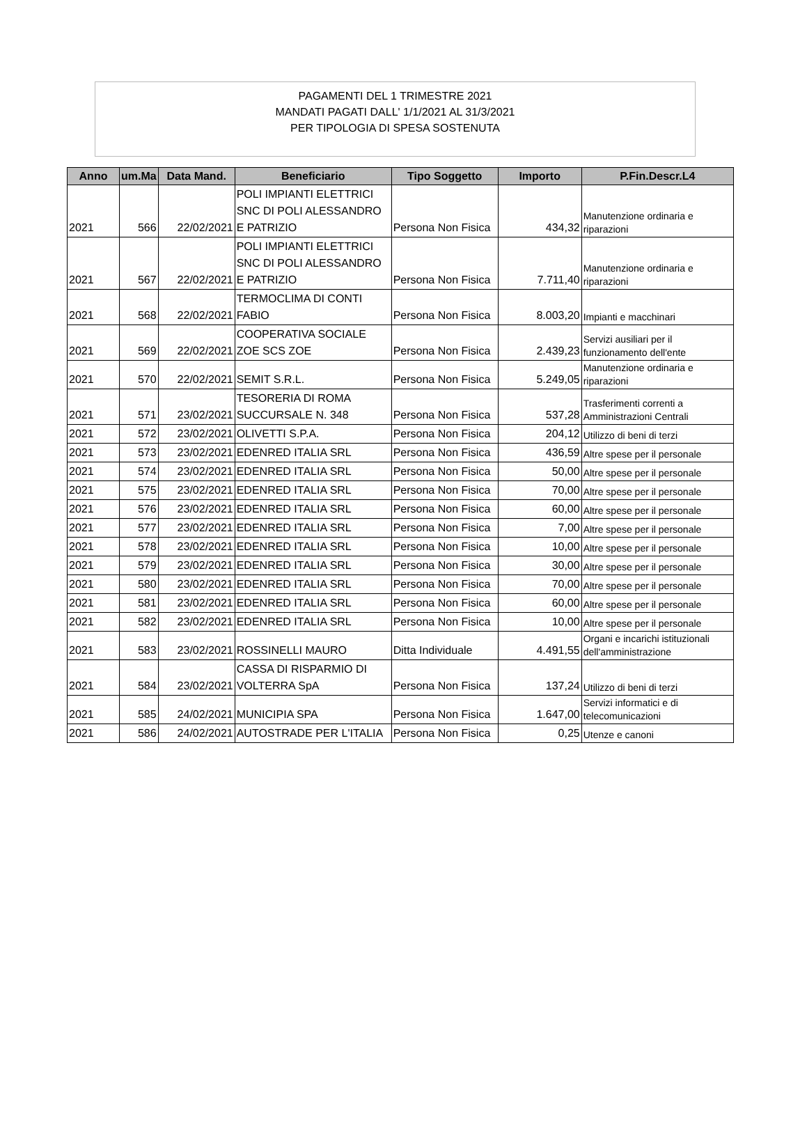PAGAMENTI DEL 1 TRIMESTRE 2021
MANDATI PAGATI DALL' 1/1/2021 AL 31/3/2021
PER TIPOLOGIA DI SPESA SOSTENUTA
| Anno | um.Ma | Data Mand. | Beneficiario | Tipo Soggetto | Importo | P.Fin.Descr.L4 |
| --- | --- | --- | --- | --- | --- | --- |
| 2021 | 566 | 22/02/2021 | POLI IMPIANTI ELETTRICI SNC DI POLI ALESSANDRO E PATRIZIO | Persona Non Fisica | 434,32 | Manutenzione ordinaria e riparazioni |
| 2021 | 567 | 22/02/2021 | POLI IMPIANTI ELETTRICI SNC DI POLI ALESSANDRO E PATRIZIO | Persona Non Fisica | 7.711,40 | Manutenzione ordinaria e riparazioni |
| 2021 | 568 | 22/02/2021 | TERMOCLIMA DI CONTI FABIO | Persona Non Fisica | 8.003,20 | Impianti e macchinari |
| 2021 | 569 | 22/02/2021 | COOPERATIVA SOCIALE ZOE SCS ZOE | Persona Non Fisica | 2.439,23 | Servizi ausiliari per il funzionamento dell'ente |
| 2021 | 570 | 22/02/2021 | SEMIT S.R.L. | Persona Non Fisica | 5.249,05 | Manutenzione ordinaria e riparazioni |
| 2021 | 571 | 23/02/2021 | TESORERIA DI ROMA SUCCURSALE N. 348 | Persona Non Fisica | 537,28 | Trasferimenti correnti a Amministrazioni Centrali |
| 2021 | 572 | 23/02/2021 | OLIVETTI S.P.A. | Persona Non Fisica | 204,12 | Utilizzo di beni di terzi |
| 2021 | 573 | 23/02/2021 | EDENRED ITALIA SRL | Persona Non Fisica | 436,59 | Altre spese per il personale |
| 2021 | 574 | 23/02/2021 | EDENRED ITALIA SRL | Persona Non Fisica | 50,00 | Altre spese per il personale |
| 2021 | 575 | 23/02/2021 | EDENRED ITALIA SRL | Persona Non Fisica | 70,00 | Altre spese per il personale |
| 2021 | 576 | 23/02/2021 | EDENRED ITALIA SRL | Persona Non Fisica | 60,00 | Altre spese per il personale |
| 2021 | 577 | 23/02/2021 | EDENRED ITALIA SRL | Persona Non Fisica | 7,00 | Altre spese per il personale |
| 2021 | 578 | 23/02/2021 | EDENRED ITALIA SRL | Persona Non Fisica | 10,00 | Altre spese per il personale |
| 2021 | 579 | 23/02/2021 | EDENRED ITALIA SRL | Persona Non Fisica | 30,00 | Altre spese per il personale |
| 2021 | 580 | 23/02/2021 | EDENRED ITALIA SRL | Persona Non Fisica | 70,00 | Altre spese per il personale |
| 2021 | 581 | 23/02/2021 | EDENRED ITALIA SRL | Persona Non Fisica | 60,00 | Altre spese per il personale |
| 2021 | 582 | 23/02/2021 | EDENRED ITALIA SRL | Persona Non Fisica | 10,00 | Altre spese per il personale |
| 2021 | 583 | 23/02/2021 | ROSSINELLI MAURO | Ditta Individuale | 4.491,55 | Organi e incarichi istituzionali dell'amministrazione |
| 2021 | 584 | 23/02/2021 | CASSA DI RISPARMIO DI VOLTERRA SpA | Persona Non Fisica | 137,24 | Utilizzo di beni di terzi |
| 2021 | 585 | 24/02/2021 | MUNICIPIA SPA | Persona Non Fisica | 1.647,00 | Servizi informatici e di telecomunicazioni |
| 2021 | 586 | 24/02/2021 | AUTOSTRADE PER L'ITALIA | Persona Non Fisica | 0,25 | Utenze e canoni |